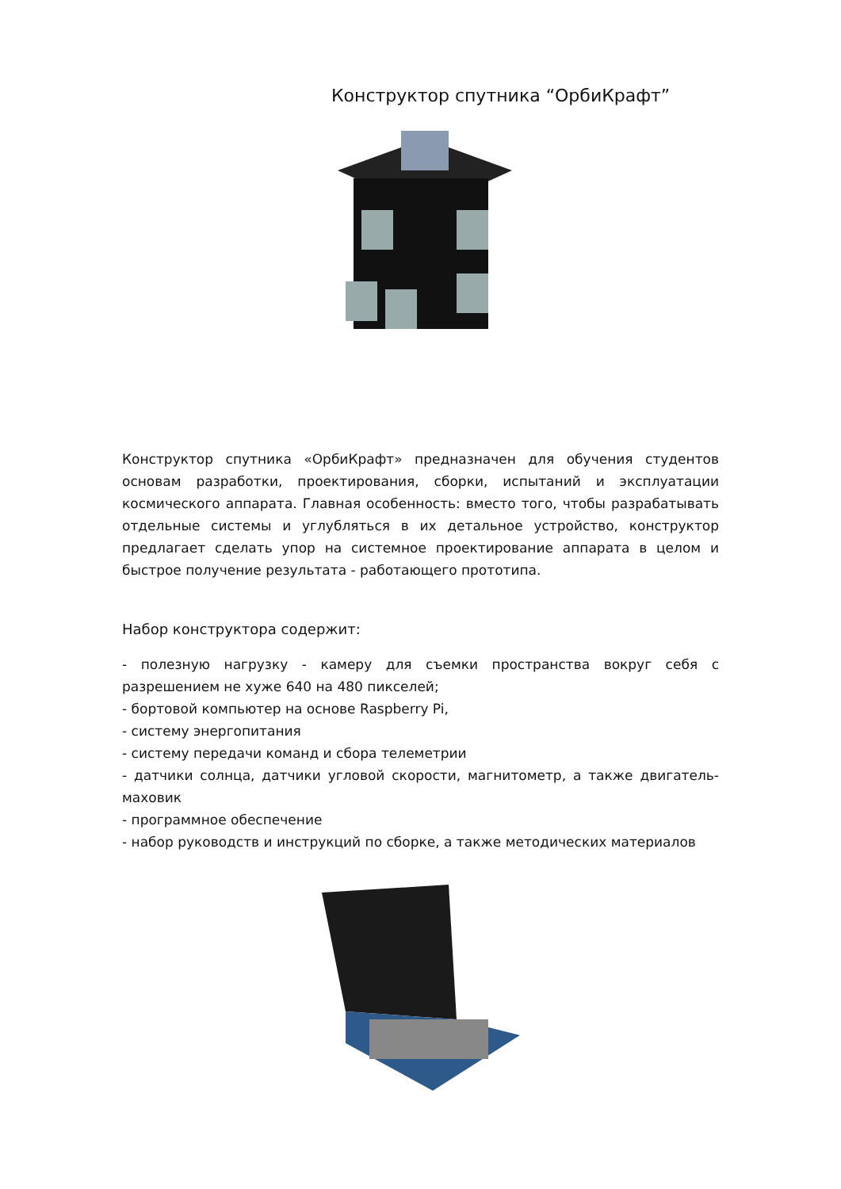Конструктор спутника “ОрбиКрафт”
Конструктор спутника «ОрбиКрафт» предназначен для обучения студентов основам разработки, проектирования, сборки, испытаний и эксплуатации космического аппарата. Главная особенность: вместо того, чтобы разрабатывать отдельные системы и углубляться в их детальное устройство, конструктор предлагает сделать упор на системное проектирование аппарата в целом и быстрое получение результата - работающего прототипа.
Набор конструктора содержит:
- полезную нагрузку - камеру для съемки пространства вокруг себя с разрешением не хуже 640 на 480 пикселей;
- бортовой компьютер на основе Raspberry Pi,
- систему энергопитания
- систему передачи команд и сбора телеметрии
- датчики солнца, датчики угловой скорости, магнитометр, а также двигатель-маховик
- программное обеспечение
- набор руководств и инструкций по сборке, а также методических материалов